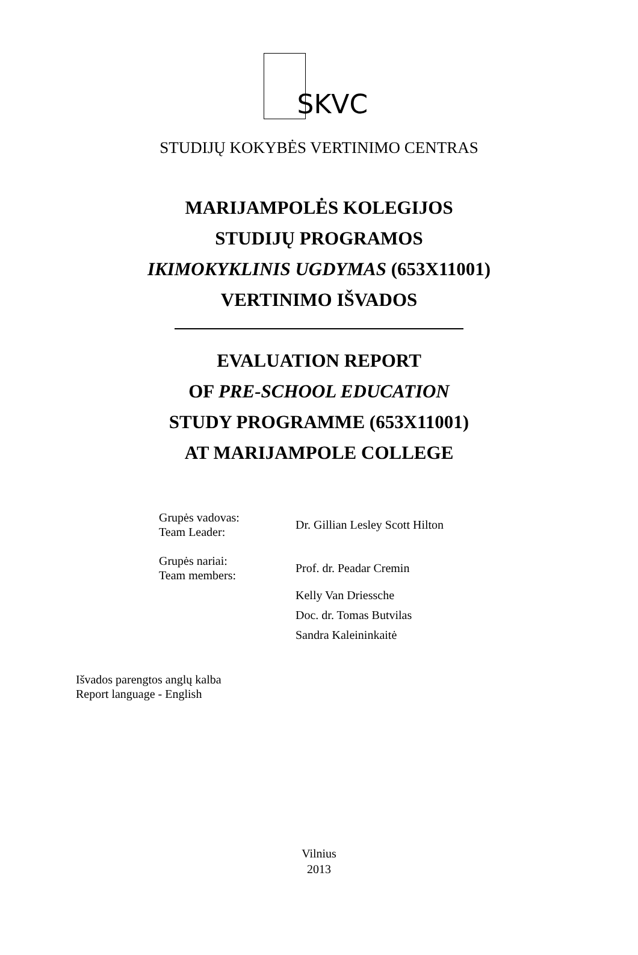SKVC
STUDIJŲ KOKYBĖS VERTINIMO CENTRAS
MARIJAMPOLĖS KOLEGIJOS
STUDIJŲ PROGRAMOS
IKIMOKYKLINIS UGDYMAS (653X11001)
VERTINIMO IŠVADOS
EVALUATION REPORT
OF PRE-SCHOOL EDUCATION
STUDY PROGRAMME (653X11001)
AT MARIJAMPOLE COLLEGE
| Grupės vadovas: Team Leader: | Dr. Gillian Lesley Scott Hilton |
| Grupės nariai: Team members: | Prof. dr. Peadar Cremin |
| | Kelly Van Driessche |
| | Doc. dr. Tomas Butvilas |
| | Sandra Kaleininkaitė |
Išvados parengtos anglų kalba
Report language - English
Vilnius
2013